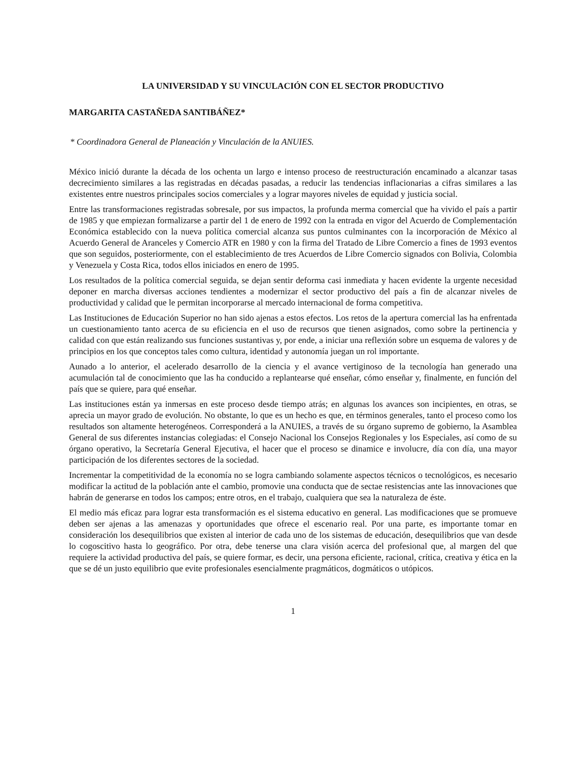LA UNIVERSIDAD Y SU VINCULACIÓN CON EL SECTOR PRODUCTIVO
MARGARITA CASTAÑEDA SANTIBÁÑEZ*
* Coordinadora General de Planeación y Vinculación de la ANUIES.
México inició durante la década de los ochenta un largo e intenso proceso de reestructuración encaminado a alcanzar tasas decrecimiento similares a las registradas en décadas pasadas, a reducir las tendencias inflacionarias a cifras similares a las existentes entre nuestros principales socios comerciales y a lograr mayores niveles de equidad y justicia social.
Entre las transformaciones registradas sobresale, por sus impactos, la profunda merma comercial que ha vivido el país a partir de 1985 y que empiezan formalizarse a partir del 1 de enero de 1992 con la entrada en vigor del Acuerdo de Complementación Económica establecido con la nueva política comercial alcanza sus puntos culminantes con la incorporación de México al Acuerdo General de Aranceles y Comercio ATR en 1980 y con la firma del Tratado de Libre Comercio a fines de 1993 eventos que son seguidos, posteriormente, con el establecimiento de tres Acuerdos de Libre Comercio signados con Bolivia, Colombia y Venezuela y Costa Rica, todos ellos iniciados en enero de 1995.
Los resultados de la política comercial seguida, se dejan sentir deforma casi inmediata y hacen evidente la urgente necesidad deponer en marcha diversas acciones tendientes a modernizar el sector productivo del país a fin de alcanzar niveles de productividad y calidad que le permitan incorporarse al mercado internacional de forma competitiva.
Las Instituciones de Educación Superior no han sido ajenas a estos efectos. Los retos de la apertura comercial las ha enfrentada un cuestionamiento tanto acerca de su eficiencia en el uso de recursos que tienen asignados, como sobre la pertinencia y calidad con que están realizando sus funciones sustantivas y, por ende, a iniciar una reflexión sobre un esquema de valores y de principios en los que conceptos tales como cultura, identidad y autonomía juegan un rol importante.
Aunado a lo anterior, el acelerado desarrollo de la ciencia y el avance vertiginoso de la tecnología han generado una acumulación tal de conocimiento que las ha conducido a replantearse qué enseñar, cómo enseñar y, finalmente, en función del país que se quiere, para qué enseñar.
Las instituciones están ya inmersas en este proceso desde tiempo atrás; en algunas los avances son incipientes, en otras, se aprecia un mayor grado de evolución. No obstante, lo que es un hecho es que, en términos generales, tanto el proceso como los resultados son altamente heterogéneos. Corresponderá a la ANUIES, a través de su órgano supremo de gobierno, la Asamblea General de sus diferentes instancias colegiadas: el Consejo Nacional los Consejos Regionales y los Especiales, así como de su órgano operativo, la Secretaría General Ejecutiva, el hacer que el proceso se dinamice e involucre, día con día, una mayor participación de los diferentes sectores de la sociedad.
Incrementar la competitividad de la economía no se logra cambiando solamente aspectos técnicos o tecnológicos, es necesario modificar la actitud de la población ante el cambio, promovie una conducta que de sectae resistencias ante las innovaciones que habrán de generarse en todos los campos; entre otros, en el trabajo, cualquiera que sea la naturaleza de éste.
El medio más eficaz para lograr esta transformación es el sistema educativo en general. Las modificaciones que se promueve deben ser ajenas a las amenazas y oportunidades que ofrece el escenario real. Por una parte, es importante tomar en consideración los desequilibrios que existen al interior de cada uno de los sistemas de educación, desequilibrios que van desde lo cogoscitivo hasta lo geográfico. Por otra, debe tenerse una clara visión acerca del profesional que, al margen del que requiere la actividad productiva del país, se quiere formar, es decir, una persona eficiente, racional, crítica, creativa y ética en la que se dé un justo equilibrio que evite profesionales esencialmente pragmáticos, dogmáticos o utópicos.
1